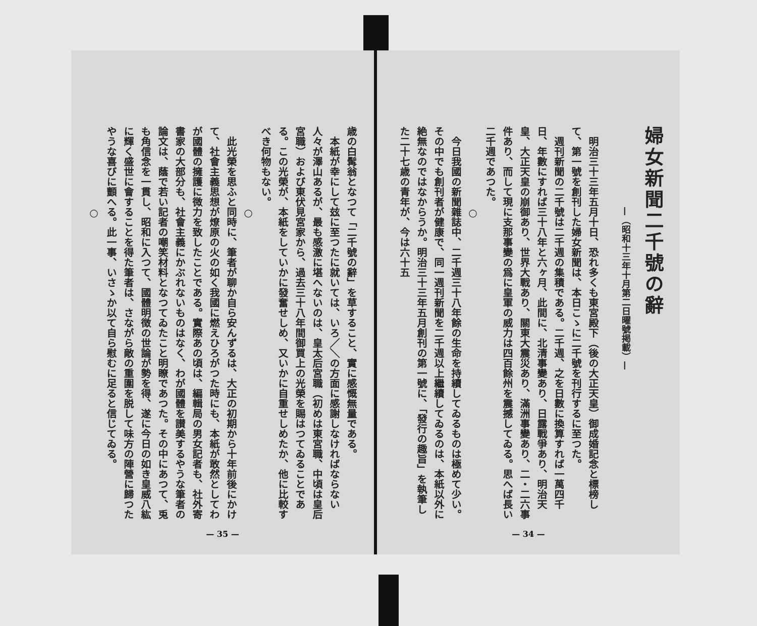婦女新聞二千號の辭
—（昭和十三年十月第二日曜號掲載）—
明治三十三年五月十日、恐れ多くも東宮殿下（後の大正天皇）御成婚記念と標榜して、第一號を創刊した婦女新聞は、本日こゝに二千號を刊行するに至つた。
週刊新聞の二千號は二千週の集積である。二千週、之を日數に換算すれば一萬四千日、年數にすれば三十八年と六ヶ月、此間に、北清事變あり、日露戰爭あり、明治天皇、大正天皇の崩御あり、世界大戰あり、關東大震災あり、滿洲事變あり、二・二六事件あり、而して現に支那事變の爲に皇軍の威力は四百餘州を震撼してゐる。思へば長い二千週であつた。
○
今日我國の新聞雜誌中、二千週三十八年餘の生命を持續してゐるものは極めて少い。その中でも創刊者が健康で、同一週刊新聞を二千週以上繼續してゐるのは、本紙以外に絶無なのではなからうか。明治三十三年五月創刊の第一號に、「發行の趣旨」を執筆した二十七歳の青年が、今は六十五
— 34 —
歳の白髯翁となつて「二千號の辭」を草すること、實に感慨無量である。
本紙が幸にして玆に至つたに就いては、いろ／＼の方面に感謝しなければならない人々が澤山あるが、最も感激に堪へないのは、皇太后宮職（初めは東宮職、中頃は皇后宮職）および東伏見宮家から、過去三十八年間御買上の光榮を賜はつてゐることである。この光榮が、本紙をしていかに發奮せしめ、又いかに自重せしめたか、他に比較すべき何物もない。
○
此光榮を思ふと同時に、筆者が聊か自ら安んずるは、大正の初期から十年前後にかけて、社會主義思想が燎原の火の如く我國に燃えひろがつた時にも、本紙が敢然としてわが國體の擁護に微力を致したことである。實際あの頃は、編輯局の男女記者も、社外寄書家の大部分も、社會主義にかぶれないものはなく、わが國體を讃美するやうな筆者の論文は、蔭で若い記者の嘲笑材料となつてゐたこと明瞭であつた。その中にあつて、兎も角信念を一貫し、昭和に入つて、國體明徴の世論が勢を得、遂に今日の如き皇威八紘に輝く盛世に會することを得た筆者は、さながら敵の重圍を脱して味方の陣營に歸つたやうな喜びに顫へる。此一事、いさゝか以て自ら慰むに足ると信じてゐる。
○
— 35 —